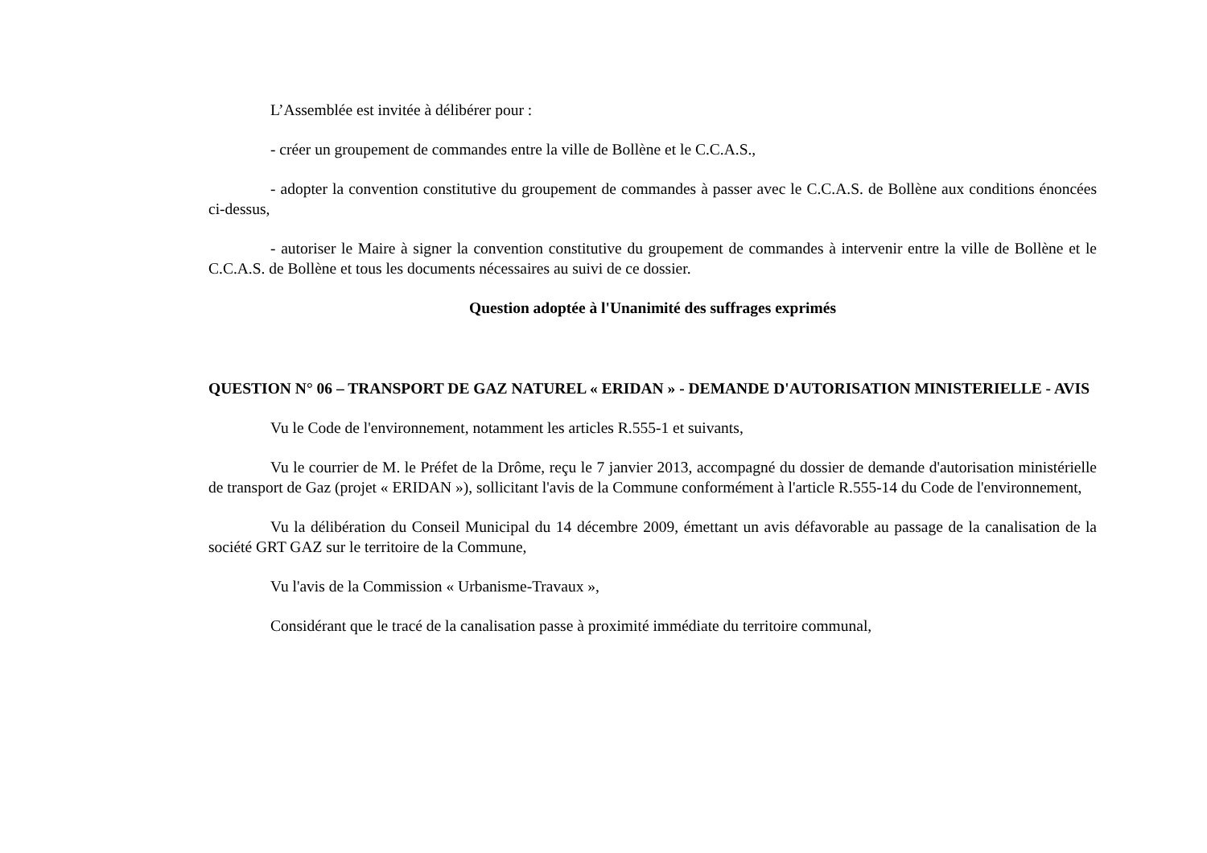L’Assemblée est invitée à délibérer pour :
- créer un groupement de commandes entre la ville de Bollène et le C.C.A.S.,
- adopter la convention constitutive du groupement de commandes à passer avec le C.C.A.S. de Bollène aux conditions énoncées ci-dessus,
- autoriser le Maire à signer la convention constitutive du groupement de commandes à intervenir entre la ville de Bollène et le C.C.A.S. de Bollène et tous les documents nécessaires au suivi de ce dossier.
Question adoptée à l'Unanimité des suffrages exprimés
QUESTION N° 06 – TRANSPORT DE GAZ NATUREL « ERIDAN » - DEMANDE D'AUTORISATION MINISTERIELLE - AVIS
Vu le Code de l'environnement, notamment les articles R.555-1 et suivants,
Vu le courrier de M. le Préfet de la Drôme, reçu le 7 janvier 2013, accompagné du dossier de demande d'autorisation ministérielle de transport de Gaz (projet « ERIDAN »), sollicitant l'avis de la Commune conformément à l'article R.555-14 du Code de l'environnement,
Vu la délibération du Conseil Municipal du 14 décembre 2009, émettant un avis défavorable au passage de la canalisation de la société GRT GAZ sur le territoire de la Commune,
Vu l'avis de la Commission « Urbanisme-Travaux »,
Considérant que le tracé de la canalisation passe à proximité immédiate du territoire communal,